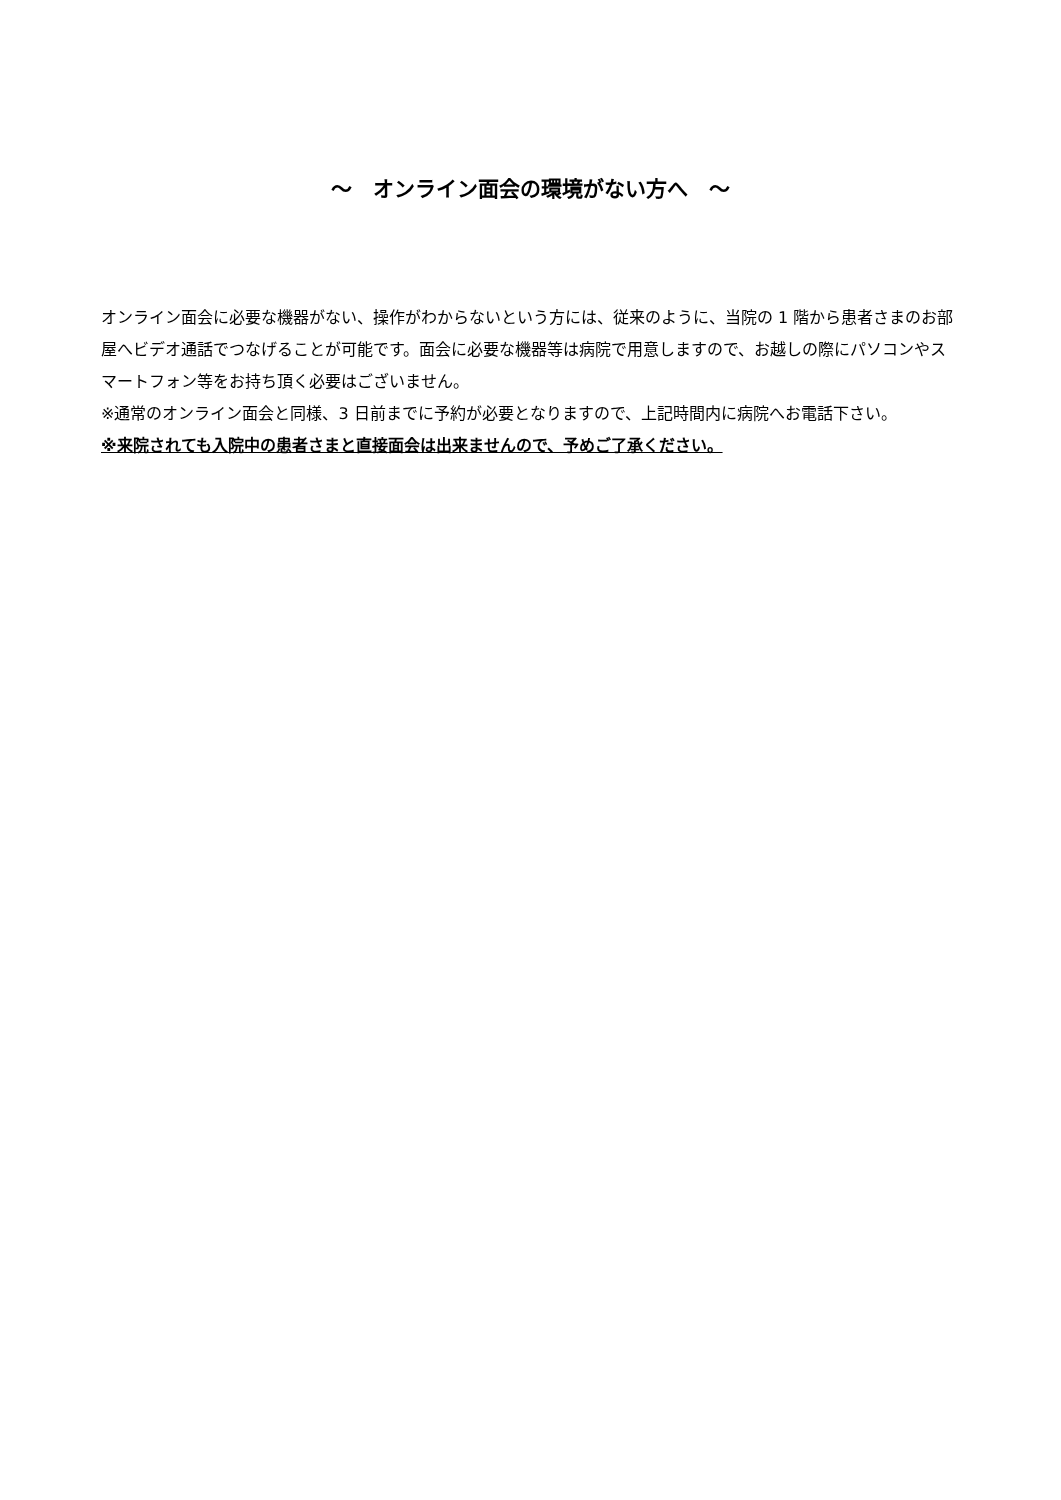～　オンライン面会の環境がない方へ　～
オンライン面会に必要な機器がない、操作がわからないという方には、従来のように、当院の 1 階から患者さまのお部屋へビデオ通話でつなげることが可能です。面会に必要な機器等は病院で用意しますので、お越しの際にパソコンやスマートフォン等をお持ち頂く必要はございません。
※通常のオンライン面会と同様、3 日前までに予約が必要となりますので、上記時間内に病院へお電話下さい。
※来院されても入院中の患者さまと直接面会は出来ませんので、予めご了承ください。